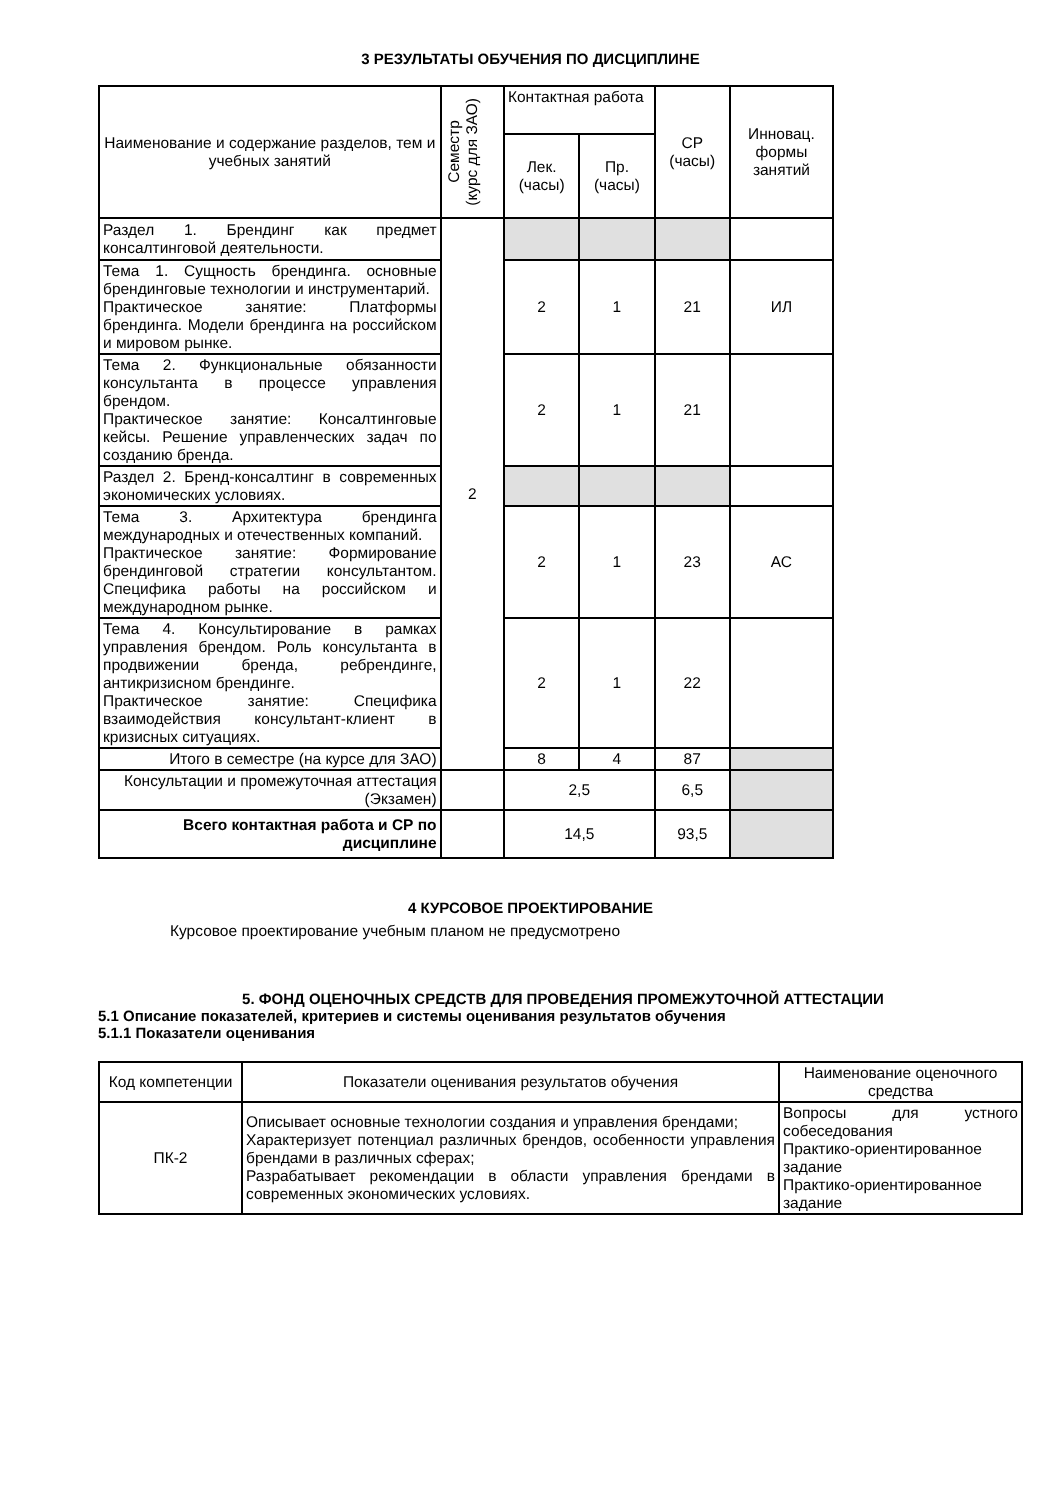3 РЕЗУЛЬТАТЫ ОБУЧЕНИЯ ПО ДИСЦИПЛИНЕ
| Наименование и содержание разделов, тем и учебных занятий | Семестр (курс для ЗАО) | Контактная работа | | СР (часы) | Инновац. формы занятий |
| --- | --- | --- | --- | --- | --- |
| | | Лек. (часы) | Пр. (часы) | | |
| Раздел 1. Брендинг как предмет консалтинговой деятельности. | 2 | | | | |
| Тема 1. Сущность брендинга. основные брендинговые технологии и инструментарий. Практическое занятие: Платформы брендинга. Модели брендинга на российском и мировом рынке. | | 2 | 1 | 21 | ИЛ |
| Тема 2. Функциональные обязанности консультанта в процессе управления брендом. Практическое занятие: Консалтинговые кейсы. Решение управленческих задач по созданию бренда. | | 2 | 1 | 21 | |
| Раздел 2. Бренд-консалтинг в современных экономических условиях. | | | | | |
| Тема 3. Архитектура брендинга международных и отечественных компаний. Практическое занятие: Формирование брендинговой стратегии консультантом. Специфика работы на российском и международном рынке. | | 2 | 1 | 23 | АС |
| Тема 4. Консультирование в рамках управления брендом. Роль консультанта в продвижении бренда, ребрендинге, антикризисном брендинге. Практическое занятие: Специфика взаимодействия консультант-клиент в кризисных ситуациях. | | 2 | 1 | 22 | |
| Итого в семестре (на курсе для ЗАО) | | 8 | 4 | 87 | |
| Консультации и промежуточная аттестация (Экзамен) | | 2,5 | | 6,5 | |
| Всего контактная работа и СР по дисциплине | | 14,5 | | 93,5 | |
4 КУРСОВОЕ ПРОЕКТИРОВАНИЕ
Курсовое проектирование учебным планом не предусмотрено
5. ФОНД ОЦЕНОЧНЫХ СРЕДСТВ ДЛЯ ПРОВЕДЕНИЯ ПРОМЕЖУТОЧНОЙ АТТЕСТАЦИИ
5.1 Описание показателей, критериев и системы оценивания результатов обучения
5.1.1 Показатели оценивания
| Код компетенции | Показатели оценивания результатов обучения | Наименование оценочного средства |
| --- | --- | --- |
| ПК-2 | Описывает основные технологии создания и управления брендами; Характеризует потенциал различных брендов, особенности управления брендами в различных сферах; Разрабатывает рекомендации в области управления брендами в современных экономических условиях. | Вопросы для устного собеседования Практико-ориентированное задание Практико-ориентированное задание |